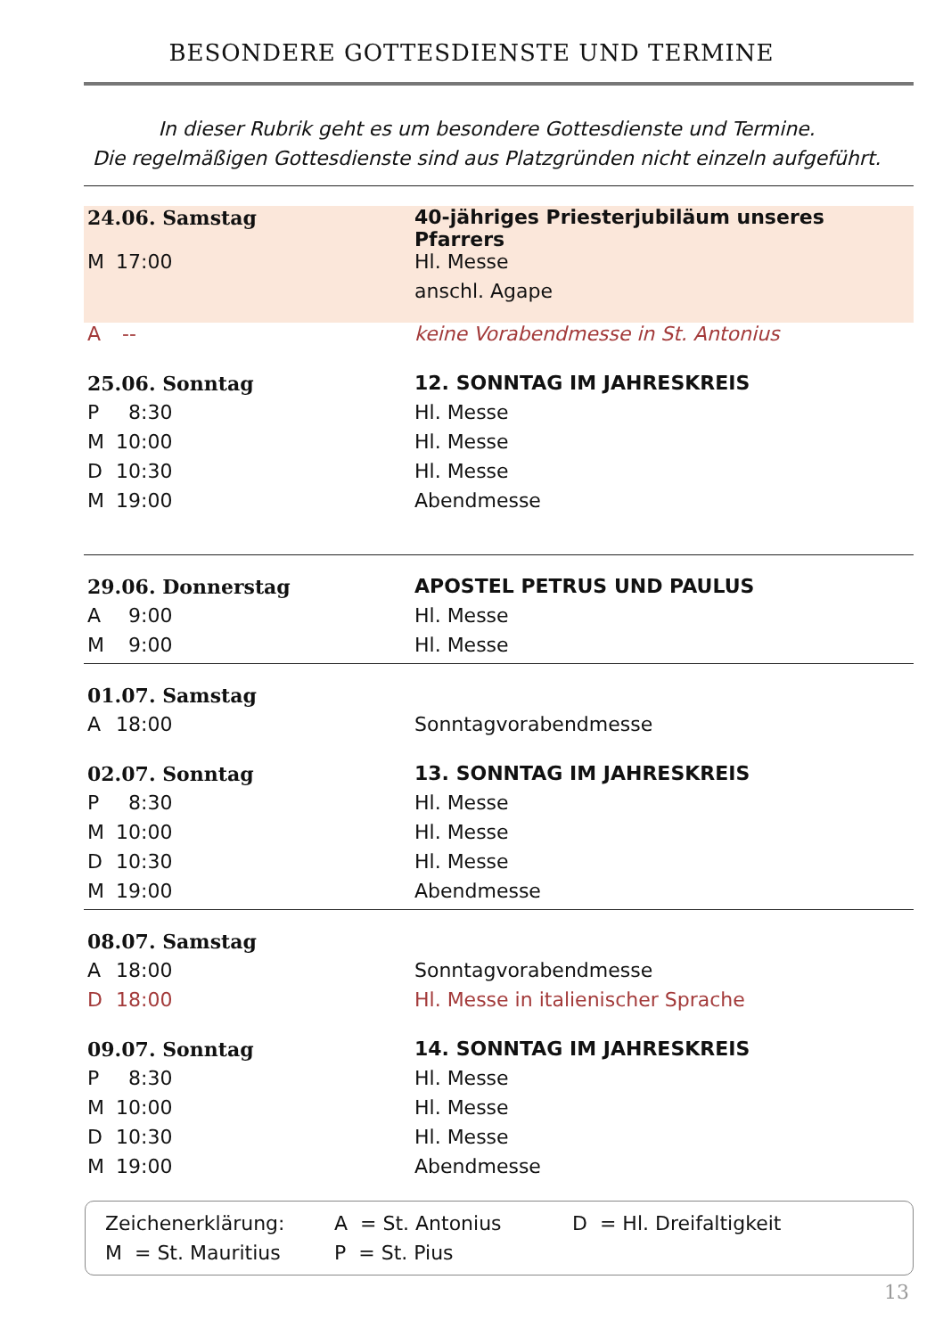BESONDERE GOTTESDIENSTE UND TERMINE
In dieser Rubrik geht es um besondere Gottesdienste und Termine.
Die regelmäßigen Gottesdienste sind aus Platzgründen nicht einzeln aufgeführt.
| 24.06. Samstag | | 40-jähriges Priesterjubiläum unseres Pfarrers |
| M | 17:00 | Hl. Messe |
| | | anschl. Agape |
| A | -- | keine Vorabendmesse in St. Antonius |
| 25.06. Sonntag | | 12. SONNTAG IM JAHRESKREIS |
| P | 8:30 | Hl. Messe |
| M | 10:00 | Hl. Messe |
| D | 10:30 | Hl. Messe |
| M | 19:00 | Abendmesse |
| 29.06. Donnerstag | | APOSTEL PETRUS UND PAULUS |
| A | 9:00 | Hl. Messe |
| M | 9:00 | Hl. Messe |
| 01.07. Samstag | | |
| A | 18:00 | Sonntagvorabendmesse |
| 02.07. Sonntag | | 13. SONNTAG IM JAHRESKREIS |
| P | 8:30 | Hl. Messe |
| M | 10:00 | Hl. Messe |
| D | 10:30 | Hl. Messe |
| M | 19:00 | Abendmesse |
| 08.07. Samstag | | |
| A | 18:00 | Sonntagvorabendmesse |
| D | 18:00 | Hl. Messe in italienischer Sprache |
| 09.07. Sonntag | | 14. SONNTAG IM JAHRESKREIS |
| P | 8:30 | Hl. Messe |
| M | 10:00 | Hl. Messe |
| D | 10:30 | Hl. Messe |
| M | 19:00 | Abendmesse |
Zeichenerklärung: A = St. Antonius D = Hl. Dreifaltigkeit
M = St. Mauritius P = St. Pius
13